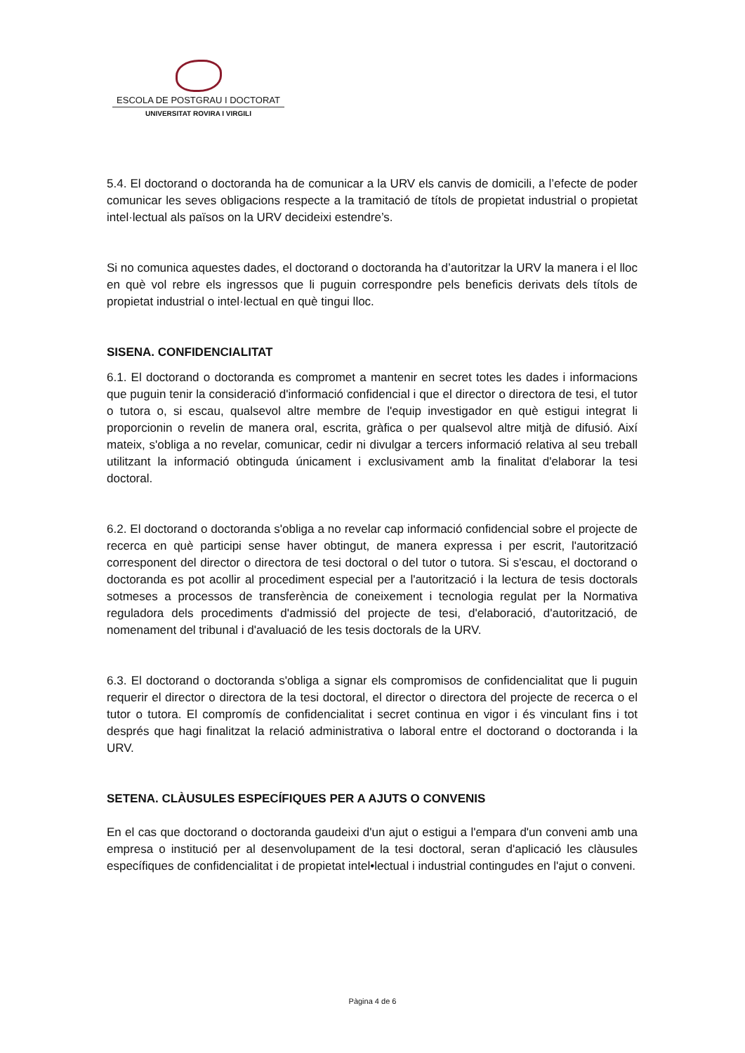ESCOLA DE POSTGRAU I DOCTORAT
UNIVERSITAT ROVIRA I VIRGILI
5.4. El doctorand o doctoranda ha de comunicar a la URV els canvis de domicili, a l’efecte de poder comunicar les seves obligacions respecte a la tramitació de títols de propietat industrial o propietat intel·lectual als països on la URV decideixi estendre’s.
Si no comunica aquestes dades, el doctorand o doctoranda ha d’autoritzar la URV la manera i el lloc en què vol rebre els ingressos que li puguin correspondre pels beneficis derivats dels títols de propietat industrial o intel·lectual en què tingui lloc.
SISENA. CONFIDENCIALITAT
6.1. El doctorand o doctoranda es compromet a mantenir en secret totes les dades i informacions que puguin tenir la consideració d'informació confidencial i que el director o directora de tesi, el tutor o tutora o, si escau, qualsevol altre membre de l'equip investigador en què estigui integrat li proporcionin o revelin de manera oral, escrita, gràfica o per qualsevol altre mitjà de difusió. Així mateix, s'obliga a no revelar, comunicar, cedir ni divulgar a tercers informació relativa al seu treball utilitzant la informació obtinguda únicament i exclusivament amb la finalitat d'elaborar la tesi doctoral.
6.2. El doctorand o doctoranda s'obliga a no revelar cap informació confidencial sobre el projecte de recerca en què participi sense haver obtingut, de manera expressa i per escrit, l'autorització corresponent del director o directora de tesi doctoral o del tutor o tutora. Si s'escau, el doctorand o doctoranda es pot acollir al procediment especial per a l'autorització i la lectura de tesis doctorals sotmeses a processos de transferència de coneixement i tecnologia regulat per la Normativa reguladora dels procediments d'admissió del projecte de tesi, d'elaboració, d'autorització, de nomenament del tribunal i d'avaluació de les tesis doctorals de la URV.
6.3. El doctorand o doctoranda s'obliga a signar els compromisos de confidencialitat que li puguin requerir el director o directora de la tesi doctoral, el director o directora del projecte de recerca o el tutor o tutora. El compromís de confidencialitat i secret continua en vigor i és vinculant fins i tot després que hagi finalitzat la relació administrativa o laboral entre el doctorand o doctoranda i la URV.
SETENA. CLÀUSULES ESPECÍFIQUES PER A AJUTS O CONVENIS
En el cas que doctorand o doctoranda gaudeixi d'un ajut o estigui a l'empara d'un conveni amb una empresa o institució per al desenvolupament de la tesi doctoral, seran d'aplicació les clàusules específiques de confidencialitat i de propietat intel•lectual i industrial contingudes en l'ajut o conveni.
Pàgina 4 de 6